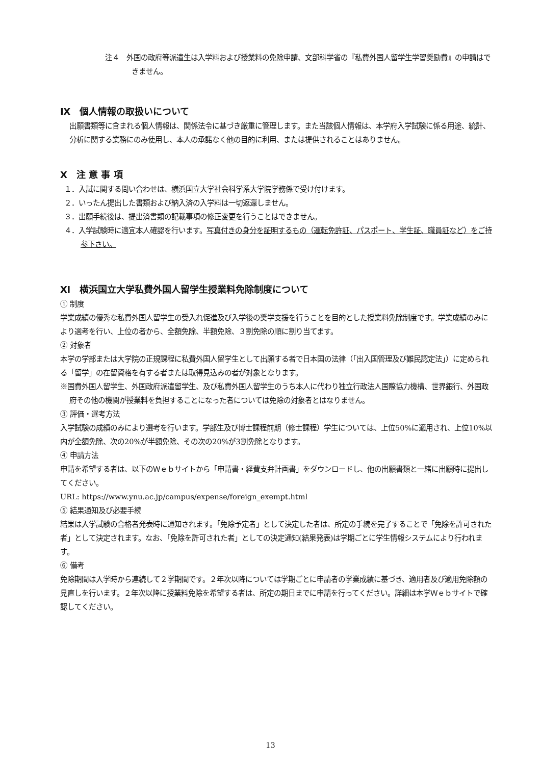注４　外国の政府等派遣生は入学料および授業料の免除申請、文部科学省の『私費外国人留学生学習奨励費』の申請はできません。
Ⅸ　個人情報の取扱いについて
出願書類等に含まれる個人情報は、関係法令に基づき厳重に管理します。また当該個人情報は、本学府入学試験に係る用途、統計、分析に関する業務にのみ使用し、本人の承諾なく他の目的に利用、または提供されることはありません。
Ⅹ　注 意 事 項
１．入試に関する問い合わせは、横浜国立大学社会科学系大学院学務係で受け付けます。
２．いったん提出した書類および納入済の入学料は一切返還しません。
３．出願手続後は、提出済書類の記載事項の修正変更を行うことはできません。
４．入学試験時に適宜本人確認を行います。写真付きの身分を証明するもの（運転免許証、パスポート、学生証、職員証など）をご持参下さい。
Ⅺ　横浜国立大学私費外国人留学生授業料免除制度について
① 制度
学業成績の優秀な私費外国人留学生の受入れ促進及び入学後の奨学支援を行うことを目的とした授業料免除制度です。学業成績のみにより選考を行い、上位の者から、全額免除、半額免除、３割免除の順に割り当てます。
② 対象者
本学の学部または大学院の正規課程に私費外国人留学生として出願する者で日本国の法律（「出入国管理及び難民認定法」）に定められる「留学」の在留資格を有する者または取得見込みの者が対象となります。
※国費外国人留学生、外国政府派遣留学生、及び私費外国人留学生のうち本人に代わり独立行政法人国際協力機構、世界銀行、外国政府その他の機関が授業料を負担することになった者については免除の対象者とはなりません。
③ 評価・選考方法
入学試験の成績のみにより選考を行います。学部生及び博士課程前期（修士課程）学生については、上位50%に適用され、上位10%以内が全額免除、次の20%が半額免除、その次の20%が3割免除となります。
④ 申請方法
申請を希望する者は、以下のＷｅｂサイトから「申請書・経費支弁計画書」をダウンロードし、他の出願書類と一緒に出願時に提出してください。
URL: https://www.ynu.ac.jp/campus/expense/foreign_exempt.html
⑤ 結果通知及び必要手続
結果は入学試験の合格者発表時に通知されます。「免除予定者」として決定した者は、所定の手続を完了することで「免除を許可された者」として決定されます。なお、「免除を許可された者」としての決定通知(結果発表)は学期ごとに学生情報システムにより行われます。
⑥ 備考
免除期間は入学時から連続して２学期間です。２年次以降については学期ごとに申請者の学業成績に基づき、適用者及び適用免除額の見直しを行います。２年次以降に授業料免除を希望する者は、所定の期日までに申請を行ってください。詳細は本学Ｗｅｂサイトで確認してください。
13